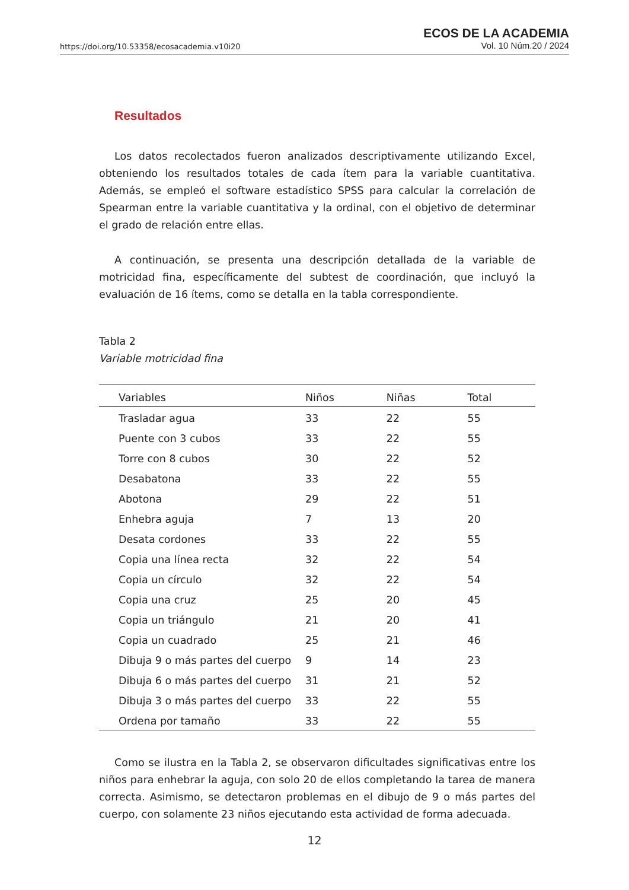https://doi.org/10.53358/ecosacademia.v10i20
ECOS DE LA ACADEMIA
Vol. 10 Núm.20 / 2024
Resultados
Los datos recolectados fueron analizados descriptivamente utilizando Excel, obteniendo los resultados totales de cada ítem para la variable cuantitativa. Además, se empleó el software estadístico SPSS para calcular la correlación de Spearman entre la variable cuantitativa y la ordinal, con el objetivo de determinar el grado de relación entre ellas.
A continuación, se presenta una descripción detallada de la variable de motricidad fina, específicamente del subtest de coordinación, que incluyó la evaluación de 16 ítems, como se detalla en la tabla correspondiente.
Tabla 2
Variable motricidad fina
| Variables | Niños | Niñas | Total |
| --- | --- | --- | --- |
| Trasladar agua | 33 | 22 | 55 |
| Puente con 3 cubos | 33 | 22 | 55 |
| Torre con 8 cubos | 30 | 22 | 52 |
| Desabatona | 33 | 22 | 55 |
| Abotona | 29 | 22 | 51 |
| Enhebra aguja | 7 | 13 | 20 |
| Desata cordones | 33 | 22 | 55 |
| Copia una línea recta | 32 | 22 | 54 |
| Copia un círculo | 32 | 22 | 54 |
| Copia una cruz | 25 | 20 | 45 |
| Copia un triángulo | 21 | 20 | 41 |
| Copia un cuadrado | 25 | 21 | 46 |
| Dibuja 9 o más partes del cuerpo | 9 | 14 | 23 |
| Dibuja 6 o más partes del cuerpo | 31 | 21 | 52 |
| Dibuja 3 o más partes del cuerpo | 33 | 22 | 55 |
| Ordena por tamaño | 33 | 22 | 55 |
Como se ilustra en la Tabla 2, se observaron dificultades significativas entre los niños para enhebrar la aguja, con solo 20 de ellos completando la tarea de manera correcta. Asimismo, se detectaron problemas en el dibujo de 9 o más partes del cuerpo, con solamente 23 niños ejecutando esta actividad de forma adecuada.
12